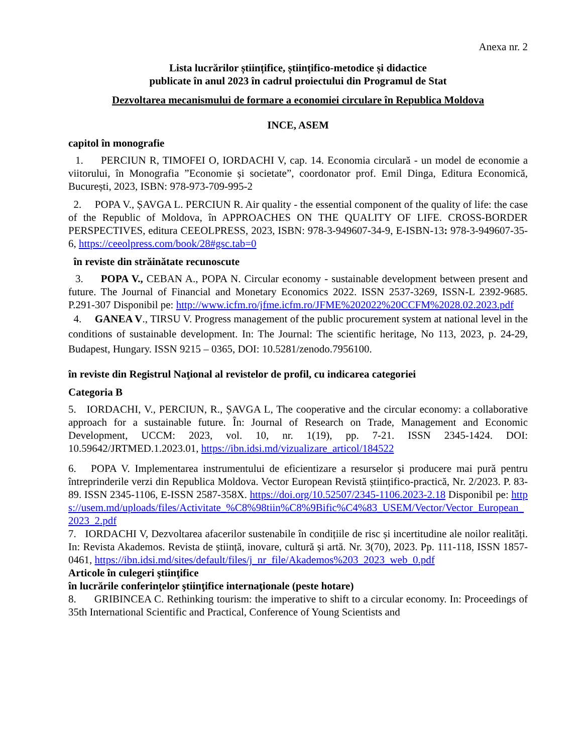Anexa nr. 2
Lista lucrărilor științifice, științifico-metodice și didactice
publicate în anul 2023 în cadrul proiectului din Programul de Stat
Dezvoltarea mecanismului de formare a economiei circulare în Republica Moldova
INCE, ASEM
capitol în monografie
1. PERCIUN R, TIMOFEI O, IORDACHI V, cap. 14. Economia circulară - un model de economie a viitorului, în Monografia ”Economie și societate”, coordonator prof. Emil Dinga, Editura Economică, București, 2023, ISBN: 978-973-709-995-2
2. POPA V., ȘAVGA L. PERCIUN R. Air quality - the essential component of the quality of life: the case of the Republic of Moldova, în APPROACHES ON THE QUALITY OF LIFE. CROSS-BORDER PERSPECTIVES, editura CEEOLPRESS, 2023, ISBN: 978-3-949607-34-9, E-ISBN-13: 978-3-949607-35-6, https://ceeolpress.com/book/28#gsc.tab=0
în reviste din străinătate recunoscute
3. POPA V., CEBAN A., POPA N. Circular economy - sustainable development between present and future. The Journal of Financial and Monetary Economics 2022. ISSN 2537-3269, ISSN-L 2392-9685. P.291-307 Disponibil pe: http://www.icfm.ro/jfme.icfm.ro/JFME%202022%20CCFM%2028.02.2023.pdf
4. GANEA V., TIRSU V. Progress management of the public procurement system at national level in the conditions of sustainable development. In: The Journal: The scientific heritage, No 113, 2023, p. 24-29, Budapest, Hungary. ISSN 9215 – 0365, DOI: 10.5281/zenodo.7956100.
în reviste din Registrul Naţional al revistelor de profil, cu indicarea categoriei
Categoria B
5. IORDACHI, V., PERCIUN, R., ȘAVGA L, The cooperative and the circular economy: a collaborative approach for a sustainable future. În: Journal of Research on Trade, Management and Economic Development, UCCM: 2023, vol. 10, nr. 1(19), pp. 7-21. ISSN 2345-1424. DOI: 10.59642/JRTMED.1.2023.01, https://ibn.idsi.md/vizualizare_articol/184522
6. POPA V. Implementarea instrumentului de eficientizare a resurselor și producere mai pură pentru întreprinderile verzi din Republica Moldova. Vector European Revistă științifico-practică, Nr. 2/2023. P. 83-89. ISSN 2345-1106, E-ISSN 2587-358X. https://doi.org/10.52507/2345-1106.2023-2.18 Disponibil pe: https://usem.md/uploads/files/Activitate_%C8%98tiin%C8%9Bific%C4%83_USEM/Vector/Vector_European_2023_2.pdf
7. IORDACHI V, Dezvoltarea afacerilor sustenabile în condițiile de risc și incertitudine ale noilor realități. In: Revista Akademos. Revista de știință, inovare, cultură și artă. Nr. 3(70), 2023. Pp. 111-118, ISSN 1857-0461, https://ibn.idsi.md/sites/default/files/j_nr_file/Akademos%203_2023_web_0.pdf
Articole în culegeri ştiinţifice
în lucrările conferinţelor ştiinţifice internaţionale (peste hotare)
8. GRIBINCEA C. Rethinking tourism: the imperative to shift to a circular economy. In: Proceedings of 35th International Scientific and Practical, Conference of Young Scientists and